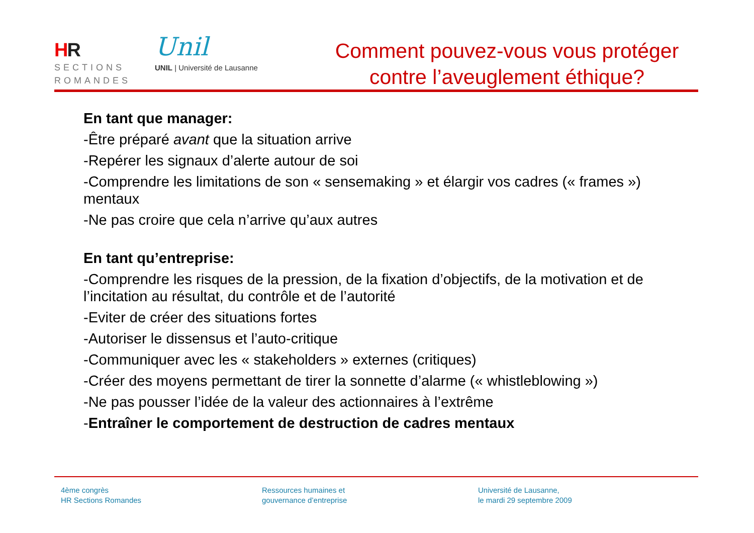HR
SECTIONS
ROMANDES
Unil
UNIL | Université de Lausanne
Comment pouvez-vous vous protéger
contre l’aveuglement éthique?
En tant que manager:
-Être préparé avant que la situation arrive
-Repérer les signaux d’alerte autour de soi
-Comprendre les limitations de son « sensemaking » et élargir vos cadres (« frames ») mentaux
-Ne pas croire que cela n’arrive qu’aux autres
En tant qu’entreprise:
-Comprendre les risques de la pression, de la fixation d’objectifs, de la motivation et de l’incitation au résultat, du contrôle et de l’autorité
-Eviter de créer des situations fortes
-Autoriser le dissensus et l’auto-critique
-Communiquer avec les « stakeholders » externes (critiques)
-Créer des moyens permettant de tirer la sonnette d’alarme (« whistleblowing »)
-Ne pas pousser l’idée de la valeur des actionnaires à l’extrême
-Entraîner le comportement de destruction de cadres mentaux
4ème congrès
HR Sections Romandes
Ressources humaines et
gouvernance d’entreprise
Université de Lausanne,
le mardi 29 septembre 2009